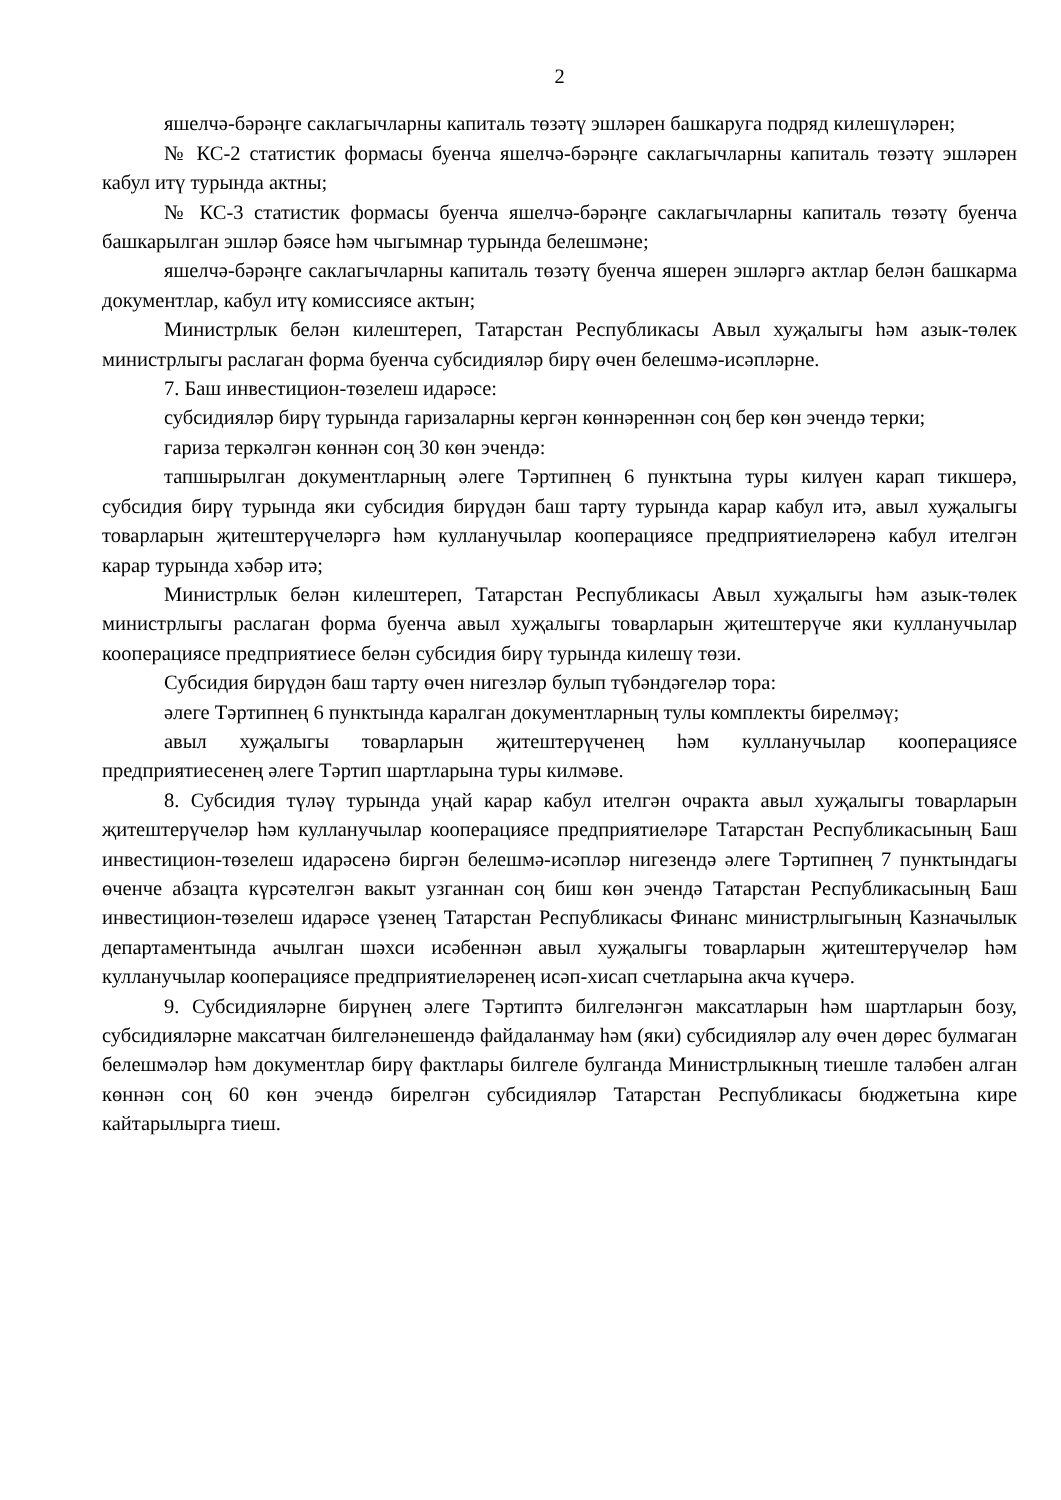2
яшелчә-бәрәңге саклагычларны капиталь төзәтү эшләрен башкаруга подряд килешүләрен;
№ КС-2 статистик формасы буенча яшелчә-бәрәңге саклагычларны капиталь төзәтү эшләрен кабул итү турында актны;
№ КС-3 статистик формасы буенча яшелчә-бәрәңге саклагычларны капиталь төзәтү буенча башкарылган эшләр бәясе һәм чыгымнар турында белешмәне;
яшелчә-бәрәңге саклагычларны капиталь төзәтү буенча яшерен эшләргә актлар белән башкарма документлар, кабул итү комиссиясе актын;
Министрлык белән килештереп, Татарстан Республикасы Авыл хуҗалыгы һәм азык-төлек министрлыгы раслаган форма буенча субсидияләр бирү өчен белешмә-исәпләрне.
7. Баш инвестицион-төзелеш идарәсе:
субсидияләр бирү турында гаризаларны кергән көннәреннән соң бер көн эчендә терки;
гариза теркәлгән көннән соң 30 көн эчендә:
тапшырылган документларның әлеге Тәртипнең 6 пунктына туры килүен карап тикшерә, субсидия бирү турында яки субсидия бирүдән баш тарту турында карар кабул итә, авыл хуҗалыгы товарларын җитештерүчеләргә һәм кулланучылар кооперациясе предприятиеләренә кабул ителгән карар турында хәбәр итә;
Министрлык белән килештереп, Татарстан Республикасы Авыл хуҗалыгы һәм азык-төлек министрлыгы раслаган форма буенча авыл хуҗалыгы товарларын җитештерүче яки кулланучылар кооперациясе предприятиесе белән субсидия бирү турында килешү төзи.
Субсидия бирүдән баш тарту өчен нигезләр булып түбәндәгеләр тора:
әлеге Тәртипнең 6 пунктында каралган документларның тулы комплекты бирелмәү;
авыл хуҗалыгы товарларын җитештерүченең һәм кулланучылар кооперациясе предприятиесенең әлеге Тәртип шартларына туры килмәве.
8. Субсидия түләү турында уңай карар кабул ителгән очракта авыл хуҗалыгы товарларын җитештерүчеләр һәм кулланучылар кооперациясе предприятиеләре Татарстан Республикасының Баш инвестицион-төзелеш идарәсенә биргән белешмә-исәпләр нигезендә әлеге Тәртипнең 7 пунктындагы өченче абзацта күрсәтелгән вакыт узганнан соң биш көн эчендә Татарстан Республикасының Баш инвестицион-төзелеш идарәсе үзенең Татарстан Республикасы Финанс министрлыгының Казначылык департаментында ачылган шәхси исәбеннән авыл хуҗалыгы товарларын җитештерүчеләр һәм кулланучылар кооперациясе предприятиеләренең исәп-хисап счетларына акча күчерә.
9. Субсидияләрне бирүнең әлеге Тәртиптә билгеләнгән максатларын һәм шартларын бозу, субсидияләрне максатчан билгеләнешендә файдаланмау һәм (яки) субсидияләр алу өчен дөрес булмаган белешмәләр һәм документлар бирү фактлары билгеле булганда Министрлыкның тиешле таләбен алган көннән соң 60 көн эчендә бирелгән субсидияләр Татарстан Республикасы бюджетына кире кайтарылырга тиеш.